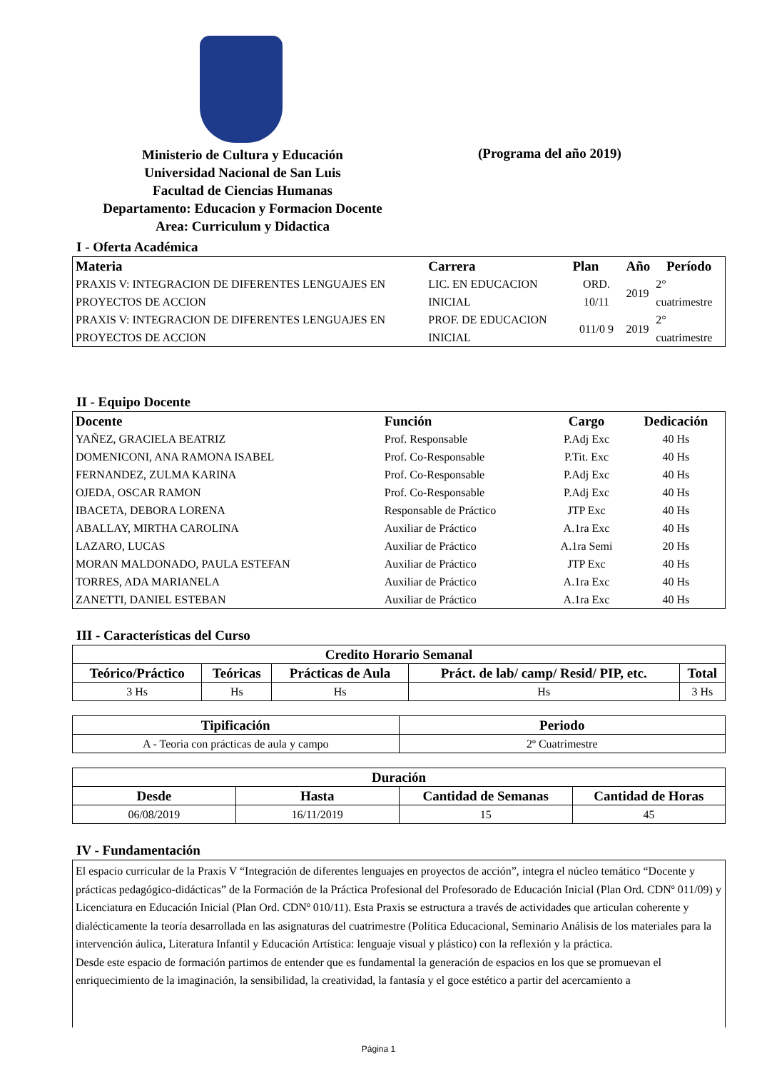Ministerio de Cultura y Educación
Universidad Nacional de San Luis
Facultad de Ciencias Humanas
Departamento: Educacion y Formacion Docente
Area: Curriculum y Didactica
(Programa del año 2019)
I - Oferta Académica
| Materia | Carrera | Plan | Año | Período |
| --- | --- | --- | --- | --- |
| PRAXIS V: INTEGRACION DE DIFERENTES LENGUAJES EN PROYECTOS DE ACCION | LIC. EN EDUCACION INICIAL | ORD. 10/11 | 2019 | 2° cuatrimestre |
| PRAXIS V: INTEGRACION DE DIFERENTES LENGUAJES EN PROYECTOS DE ACCION | PROF. DE EDUCACION INICIAL | 011/0 9 | 2019 | 2° cuatrimestre |
II - Equipo Docente
| Docente | Función | Cargo | Dedicación |
| --- | --- | --- | --- |
| YAÑEZ, GRACIELA BEATRIZ | Prof. Responsable | P.Adj Exc | 40 Hs |
| DOMENICONI, ANA RAMONA ISABEL | Prof. Co-Responsable | P.Tit. Exc | 40 Hs |
| FERNANDEZ, ZULMA KARINA | Prof. Co-Responsable | P.Adj Exc | 40 Hs |
| OJEDA, OSCAR RAMON | Prof. Co-Responsable | P.Adj Exc | 40 Hs |
| IBACETA, DEBORA LORENA | Responsable de Práctico | JTP Exc | 40 Hs |
| ABALLAY, MIRTHA CAROLINA | Auxiliar de Práctico | A.1ra Exc | 40 Hs |
| LAZARO, LUCAS | Auxiliar de Práctico | A.1ra Semi | 20 Hs |
| MORAN MALDONADO, PAULA ESTEFAN | Auxiliar de Práctico | JTP Exc | 40 Hs |
| TORRES, ADA MARIANELA | Auxiliar de Práctico | A.1ra Exc | 40 Hs |
| ZANETTI, DANIEL ESTEBAN | Auxiliar de Práctico | A.1ra Exc | 40 Hs |
III - Características del Curso
| Credito Horario Semanal | | | | |
| --- | --- | --- | --- | --- |
| Teórico/Práctico | Teóricas | Prácticas de Aula | Práct. de lab/ camp/ Resid/ PIP, etc. | Total |
| 3 Hs | Hs | Hs | Hs | 3 Hs |
| Tipificación | Periodo |
| --- | --- |
| A - Teoria con prácticas de aula y campo | 2º Cuatrimestre |
| Duración | | | |
| --- | --- | --- | --- |
| Desde | Hasta | Cantidad de Semanas | Cantidad de Horas |
| 06/08/2019 | 16/11/2019 | 15 | 45 |
IV - Fundamentación
El espacio curricular de la Praxis V “Integración de diferentes lenguajes en proyectos de acción”, integra el núcleo temático “Docente y prácticas pedagógico-didácticas” de la Formación de la Práctica Profesional del Profesorado de Educación Inicial (Plan Ord. CDNº 011/09) y Licenciatura en Educación Inicial (Plan Ord. CDNº 010/11). Esta Praxis se estructura a través de actividades que articulan coherente y dialécticamente la teoría desarrollada en las asignaturas del cuatrimestre (Política Educacional, Seminario Análisis de los materiales para la intervención áulica, Literatura Infantil y Educación Artística: lenguaje visual y plástico) con la reflexión y la práctica.
Desde este espacio de formación partimos de entender que es fundamental la generación de espacios en los que se promuevan el enriquecimiento de la imaginación, la sensibilidad, la creatividad, la fantasía y el goce estético a partir del acercamiento a
Página 1